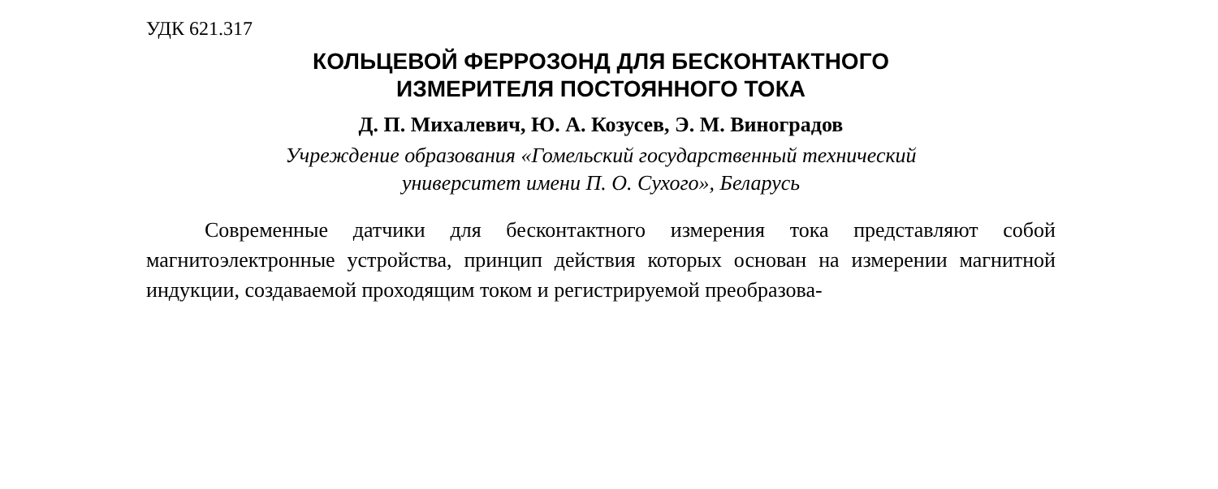УДК 621.317
КОЛЬЦЕВОЙ ФЕРРОЗОНД ДЛЯ БЕСКОНТАКТНОГО
ИЗМЕРИТЕЛЯ ПОСТОЯННОГО ТОКА
Д. П. Михалевич, Ю. А. Козусев, Э. М. Виноградов
Учреждение образования «Гомельский государственный технический
университет имени П. О. Сухого», Беларусь
Современные датчики для бесконтактного измерения тока представляют собой магнитоэлектронные устройства, принцип действия которых основан на измерении магнитной индукции, создаваемой проходящим током и регистрируемой преобразова-